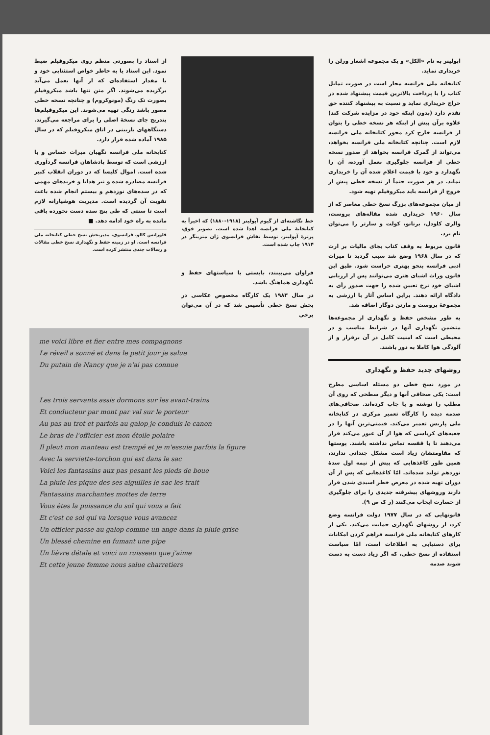اپولینر به نام «الکل» و یک مجموعه اشعار ورلن را خریداری نماید.
کتابخانه ملی فرانسه مجاز است در صورت تمایل کتاب را با پرداخت بالاترین قیمت پیشنهاد شده در حراج خریداری نماید و نسبت به پیشنهاد کننده حق تقدم دارد (بدون اینکه خود در مزایده شرکت کند) علاوه برآن پیش از اینکه هر نسخه خطی را بتوان از فرانسه خارج کرد مجوز کتابخانه ملی فرانسه لازم است. چنانچه کتابخانه ملی فرانسه بخواهد، می‌تواند از گمرک فرانسه بخواهد از صدور نسخه خطی از فرانسه جلوگیری بعمل آورده، آن را نگهدارد و خود با قیمت اعلام شده آن را خریداری نماید. در هر صورت حتماً از نسخه خطی پیش از خروج از فرانسه باید میکروفیلم تهیه شود.
از میان مجموعه‌های بزرگ نسخ خطی معاصر که از سال ۱۹۶۰ خریداری شده مقاله‌های پروست، والری کلودل، برنانو، کولت و سارتر را می‌توان نام برد.
قانون مربوط به وقف کتاب بجای مالیات بر ارث که در سال ۱۹۶۸ وضع شد سبب گردید تا میراث ادبی فرانسه بنحو بهتری حراست شود. طبق این قانون وراث اشیای هنری می‌توانند پس از ارزیابی اشیای خود نرخ تعیین شده را جهت صدور رأی به دادگاه ارائه دهند. براین اساس آثار با ارزشی به مجموعهٔ پروست و مارتن دوگار اضافه شد.
به طور مشخص حفظ و نگهداری از مجموعه‌ها متضمن نگهداری آنها در شرایط مناسب و در محیطی است که امنیت کامل در آن برقرار و از آلودگی هوا کاملا به دور باشند.
روشهای جدید حفظ و نگهداری
در مورد نسخ خطی دو مسئله اساسی مطرح است: یکی صحافی آنها و دیگر سطحی که روی آن مطلب را نوشته و یا چاپ کرده‌اند. صحافی‌های صدمه دیده را کارگاه تعمیر مرکزی در کتابخانه ملی پاریس تعمیر می‌کند. قیمتی‌ترین آنها را در جعبه‌های کرباسی که هوا از آن عبور می‌کند قرار می‌دهند تا با قفسه تماس نداشته باشند. پوستها که مقاومتشان زیاد است مشکل چندانی ندارند، همین طور کاغذهایی که پیش از نیمه اول سدهٔ نوزدهم تولید شده‌اند. امّا کاغذهایی که پس از آن دوران تهیه شده در معرض خطر اسیدی شدن قرار دارند وروشهای پیشرفته جدیدی را برای جلوگیری از خسارت ایجاب می‌کنند (ر ک ص ۹).
قانونهایی که در سال ۱۹۷۷ دولت فرانسه وضع کرد، از روشهای نگهداری حمایت می‌کند. یکی از کارهای کتابخانه ملی فرانسه فراهم کردن امکانات برای دستیابی به اطلاعات است، امّا سیاست استفاده از نسخ خطی، که اگر زیاد دست به دست شوند صدمه
خط نگاشته‌ای از گیوم آپولینر (۱۹۱۸-۱۸۸۰) که اخیراً به کتابخانهٔ ملی فرانسه اهدا شده است. تصویر فوق، پرترهٔ آپولینر، توسط نقاش فرانسوی ژان متزینگر در ۱۹۱۴ چاپ شده است.
فراوان می‌بینند، بایستی با سیاستهای حفظ و نگهداری هماهنگ باشد.
در سال ۱۹۸۳ یک کارگاه مخصوص عکاسی در بخش نسخ خطی تأسیس شد که در آن می‌توان برخی
از اسناد را بصورتی منظم روی میکروفیلم ضبط نمود. این اسناد یا به خاطر خواص استثنایی خود و یا مقدار استفاده‌ای که از آنها بعمل می‌آید برگزیده می‌شوند. اگر متن تنها باشد میکروفیلم بصورت تک رنگ (مونوکروم) و چنانچه نسخه خطی مصور باشد رنگی تهیه می‌شوند. این میکروفیلم‌ها بتدریج جای نسخهٔ اصلی را برای مراجعه می‌گیرند. دستگاههای بازبینی در اتاق میکروفیلم که در سال ۱۹۸۵ آماده شده قرار دارد.
کتابخانه ملی فرانسه نگهبان میراث حساس و با ارزشی است که توسط پادشاهان فرانسه گردآوری شده است. اموال کلیسا که در دوران انقلاب کبیر فرانسه مصادره شده و نیز هدایا و خریدهای مهمی که در سده‌های نوزدهم و بیستم انجام شده باعث تقویت آن گردیده است. مدیریت هوشیارانه لازم است تا سنتی که طی پنج سده دست نخورده باقی مانده به راه خود ادامه دهد. ■
فلورانس کالو، فرانسوی، مدیربخش نسخ خطی کتابخانه ملی فرانسه است. او در زمینه حفظ و نگهداری نسخ خطی مقالات و رسالات چندی منتشر کرده است.
me voici libre et fier entre mes compagnons
Le réveil a sonné et dans le petit jour je salue
Du putain de Nancy que je n'ai pas connue
Les trois servants assis dormons sur les avant-trains
Et conducteur par mont par val sur le porteur
Au pas au trot et parfois au galop je conduis le canon
Le bras de l'officier est mon étoile polaire
Il pleut mon manteau est trempé et je m'essuie parfois la figure
Avec la serviette-torchon qui est dans le sac
Voici les fantassins aux pas pesant les pieds de boue
La pluie les pique des ses aiguilles le sac les trait
Fantassins marchantes mottes de terre
Vous êtes la puissance du sol qui vous a fait
Et c'est ce sol qui va lorsque vous avancez
Un officier passe au galop comme un ange dans la pluie grise
Un blessé chemine en fumant une pipe
Un lièvre détale et voici un ruisseau que j'aime
Et cette jeune femme nous salue charretiers